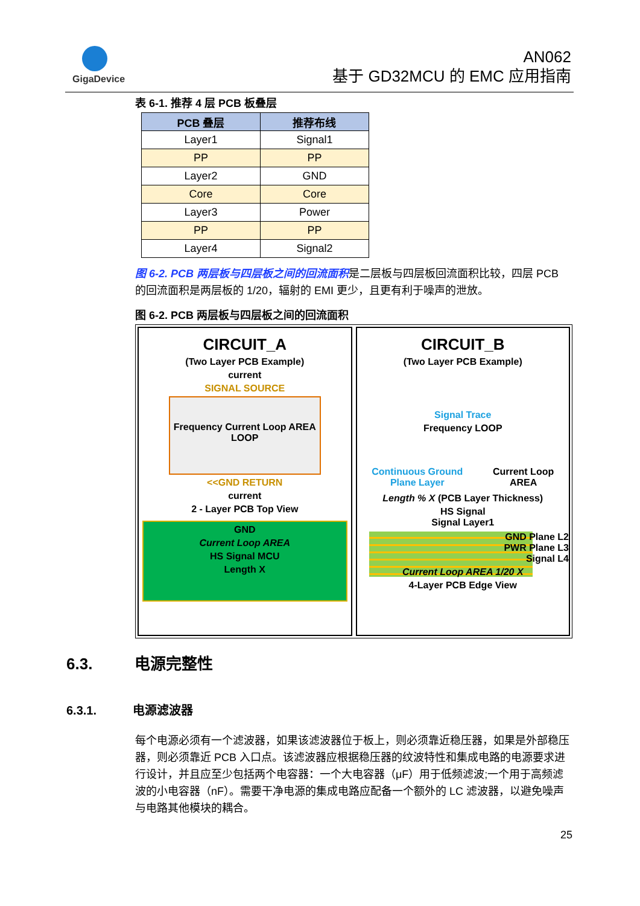GigaDevice
AN062
基于 GD32MCU 的 EMC 应用指南
表 6-1. 推荐 4 层 PCB 板叠层
| PCB 叠层 | 推荐布线 |
| --- | --- |
| Layer1 | Signal1 |
| PP | PP |
| Layer2 | GND |
| Core | Core |
| Layer3 | Power |
| PP | PP |
| Layer4 | Signal2 |
图 6-2. PCB 两层板与四层板之间的回流面积是二层板与四层板回流面积比较，四层 PCB 的回流面积是两层板的 1/20，辐射的 EMI 更少，且更有利于噪声的泄放。
图 6-2. PCB 两层板与四层板之间的回流面积
CIRCUIT_A
(Two Layer PCB Example)
current
SIGNAL SOURCE
Frequency Current Loop AREA LOOP
<<GND RETURN
current
2 - Layer PCB Top View
GND
Current Loop AREA
HS Signal MCU
Length X
CIRCUIT_B
(Two Layer PCB Example)
Signal Trace
Frequency LOOP
Continuous Ground
Plane Layer
Current Loop
AREA
Length % X (PCB Layer Thickness)
HS Signal
Signal Layer1
GND Plane L2
PWR Plane L3
Signal L4
Current Loop AREA 1/20 X
4-Layer PCB Edge View
6.3. 电源完整性
6.3.1. 电源滤波器
每个电源必须有一个滤波器，如果该滤波器位于板上，则必须靠近稳压器，如果是外部稳压器，则必须靠近 PCB 入口点。该滤波器应根据稳压器的纹波特性和集成电路的电源要求进行设计，并且应至少包括两个电容器：一个大电容器（μF）用于低频滤波;一个用于高频滤波的小电容器（nF）。需要干净电源的集成电路应配备一个额外的 LC 滤波器，以避免噪声与电路其他模块的耦合。
25